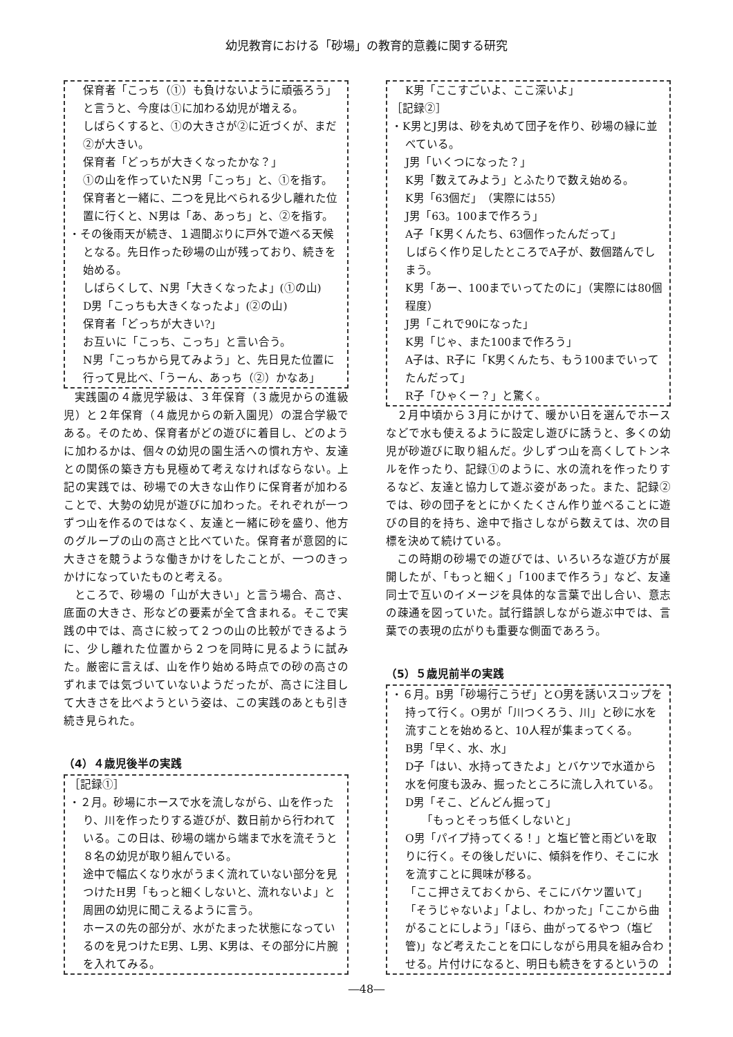幼児教育における「砂場」の教育的意義に関する研究
保育者「こっち（①）も負けないように頑張ろう」と言うと、今度は①に加わる幼児が増える。
しばらくすると、①の大きさが②に近づくが、まだ②が大きい。
保育者「どっちが大きくなったかな？」
①の山を作っていたN男「こっち」と、①を指す。
保育者と一緒に、二つを見比べられる少し離れた位置に行くと、N男は「あ、あっち」と、②を指す。
・その後雨天が続き、１週間ぶりに戸外で遊べる天候となる。先日作った砂場の山が残っており、続きを始める。
しばらくして、N男「大きくなったよ」(①の山)
D男「こっちも大きくなったよ」(②の山)
保育者「どっちが大きい?」
お互いに「こっち、こっち」と言い合う。
N男「こっちから見てみよう」と、先日見た位置に行って見比べ、「うーん、あっち（②）かなあ」
実践園の４歳児学級は、３年保育（３歳児からの進級児）と２年保育（４歳児からの新入園児）の混合学級である。そのため、保育者がどの遊びに着目し、どのように加わるかは、個々の幼児の園生活への慣れ方や、友達との関係の築き方も見極めて考えなければならない。上記の実践では、砂場での大きな山作りに保育者が加わることで、大勢の幼児が遊びに加わった。それぞれが一つずつ山を作るのではなく、友達と一緒に砂を盛り、他方のグループの山の高さと比べていた。保育者が意図的に大きさを競うような働きかけをしたことが、一つのきっかけになっていたものと考える。
ところで、砂場の「山が大きい」と言う場合、高さ、底面の大きさ、形などの要素が全て含まれる。そこで実践の中では、高さに絞って２つの山の比較ができるように、少し離れた位置から２つを同時に見るように試みた。厳密に言えば、山を作り始める時点での砂の高さのずれまでは気づいていないようだったが、高さに注目して大きさを比べようという姿は、この実践のあとも引き続き見られた。
（4）４歳児後半の実践
［記録①］
・２月。砂場にホースで水を流しながら、山を作ったり、川を作ったりする遊びが、数日前から行われている。この日は、砂場の端から端まで水を流そうと８名の幼児が取り組んでいる。
途中で幅広くなり水がうまく流れていない部分を見つけたH男「もっと細くしないと、流れないよ」と周囲の幼児に聞こえるように言う。
ホースの先の部分が、水がたまった状態になっているのを見つけたE男、L男、K男は、その部分に片腕を入れてみる。
K男「ここすごいよ、ここ深いよ」
［記録②］
・K男とJ男は、砂を丸めて団子を作り、砂場の縁に並べている。
J男「いくつになった？」
K男「数えてみよう」とふたりで数え始める。
K男「63個だ」　（実際には55）
J男「63。100まで作ろう」
A子「K男くんたち、63個作ったんだって」
しばらく作り足したところでA子が、数個踏んでしまう。
K男「あー、100までいってたのに」（実際には80個程度）
J男「これで90になった」
K男「じゃ、また100まで作ろう」
A子は、R子に「K男くんたち、もう100までいってたんだって」
R子「ひゃくー？」と驚く。
２月中頃から３月にかけて、暖かい日を選んでホースなどで水も使えるように設定し遊びに誘うと、多くの幼児が砂遊びに取り組んだ。少しずつ山を高くしてトンネルを作ったり、記録①のように、水の流れを作ったりするなど、友達と協力して遊ぶ姿があった。また、記録②では、砂の団子をとにかくたくさん作り並べることに遊びの目的を持ち、途中で指さしながら数えては、次の目標を決めて続けている。
この時期の砂場での遊びでは、いろいろな遊び方が展開したが、「もっと細く」「100まで作ろう」など、友達同士で互いのイメージを具体的な言葉で出し合い、意志の疎通を図っていた。試行錯誤しながら遊ぶ中では、言葉での表現の広がりも重要な側面であろう。
（5）５歳児前半の実践
・６月。B男「砂場行こうぜ」とO男を誘いスコップを持って行く。O男が「川つくろう、川」と砂に水を流すことを始めると、10人程が集まってくる。
B男「早く、水、水」
D子「はい、水持ってきたよ」とバケツで水道から水を何度も汲み、掘ったところに流し入れている。
D男「そこ、どんどん掘って」
　　「もっとそっち低くしないと」
O男「パイプ持ってくる！」と塩ビ管と雨どいを取りに行く。その後しだいに、傾斜を作り、そこに水を流すことに興味が移る。
「ここ押さえておくから、そこにバケツ置いて」
「そうじゃないよ」「よし、わかった」「ここから曲がることにしよう」「ほら、曲がってるやつ（塩ビ管)」など考えたことを口にしながら用具を組み合わせる。片付けになると、明日も続きをするというの
―48―